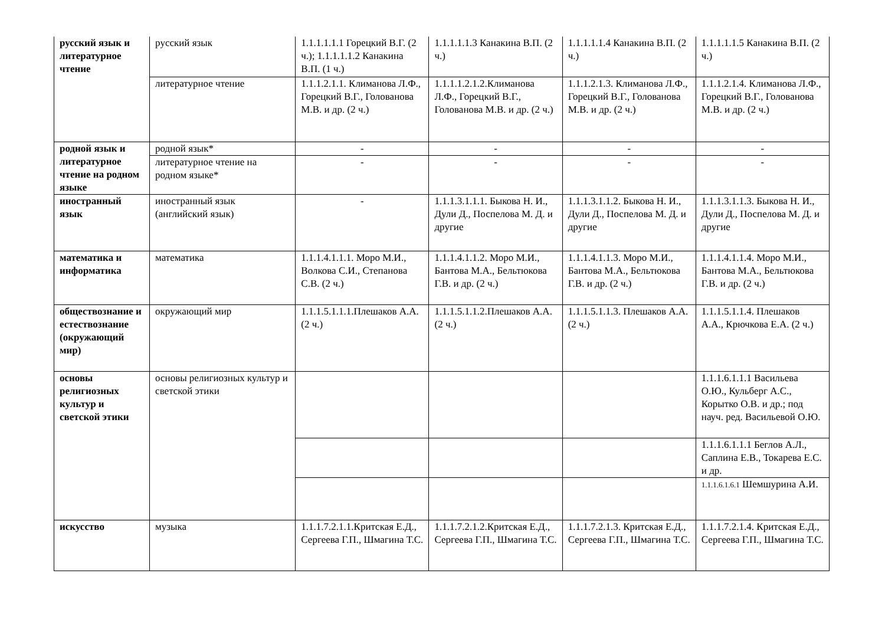| русский язык и литературное чтение | русский язык | 1.1.1.1.1.1 Горецкий В.Г. (2 ч.); 1.1.1.1.1.2 Канакина В.П. (1 ч.) | 1.1.1.1.1.3 Канакина В.П. (2 ч.) | 1.1.1.1.1.4 Канакина В.П. (2 ч.) | 1.1.1.1.1.5 Канакина В.П. (2 ч.) |
| | литературное чтение | 1.1.1.2.1.1. Климанова Л.Ф., Горецкий В.Г., Голованова М.В. и др. (2 ч.) | 1.1.1.1.2.1.2.Климанова Л.Ф., Горецкий В.Г., Голованова М.В. и др. (2 ч.) | 1.1.1.2.1.3. Климанова Л.Ф., Горецкий В.Г., Голованова М.В. и др. (2 ч.) | 1.1.1.2.1.4. Климанова Л.Ф., Горецкий В.Г., Голованова М.В. и др. (2 ч.) |
| родной язык и литературное чтение на родном языке | родной язык* | - | - | - | - |
| | литературное чтение на родном языке* | - | - | - | - |
| иностранный язык | иностранный язык (английский язык) | - | 1.1.1.3.1.1.1. Быкова Н. И., Дули Д., Поспелова М. Д. и другие | 1.1.1.3.1.1.2. Быкова Н. И., Дули Д., Поспелова М. Д. и другие | 1.1.1.3.1.1.3. Быкова Н. И., Дули Д., Поспелова М. Д. и другие |
| математика и информатика | математика | 1.1.1.4.1.1.1. Моро М.И., Волкова С.И., Степанова С.В. (2 ч.) | 1.1.1.4.1.1.2. Моро М.И., Бантова М.А., Бельтюкова Г.В. и др. (2 ч.) | 1.1.1.4.1.1.3. Моро М.И., Бантова М.А., Бельтюкова Г.В. и др. (2 ч.) | 1.1.1.4.1.1.4. Моро М.И., Бантова М.А., Бельтюкова Г.В. и др. (2 ч.) |
| обществознание и естествознание (окружающий мир) | окружающий мир | 1.1.1.5.1.1.1.Плешаков А.А. (2 ч.) | 1.1.1.5.1.1.2.Плешаков А.А. (2 ч.) | 1.1.1.5.1.1.3. Плешаков А.А. (2 ч.) | 1.1.1.5.1.1.4. Плешаков А.А., Крючкова Е.А. (2 ч.) |
| основы религиозных культур и светской этики | основы религиозных культур и светской этики | | | | 1.1.1.6.1.1.1 Васильева О.Ю., Кульберг А.С., Корытко О.В. и др.; под науч. ред. Васильевой О.Ю. |
| | | | | | 1.1.1.6.1.1.1 Беглов А.Л., Саплина Е.В., Токарева Е.С. и др. |
| | | | | | 1.1.1.6.1.6.1 Шемшурина А.И. |
| искусство | музыка | 1.1.1.7.2.1.1.Критская Е.Д., Сергеева Г.П., Шмагина Т.С. | 1.1.1.7.2.1.2.Критская Е.Д., Сергеева Г.П., Шмагина Т.С. | 1.1.1.7.2.1.3. Критская Е.Д., Сергеева Г.П., Шмагина Т.С. | 1.1.1.7.2.1.4. Критская Е.Д., Сергеева Г.П., Шмагина Т.С. |